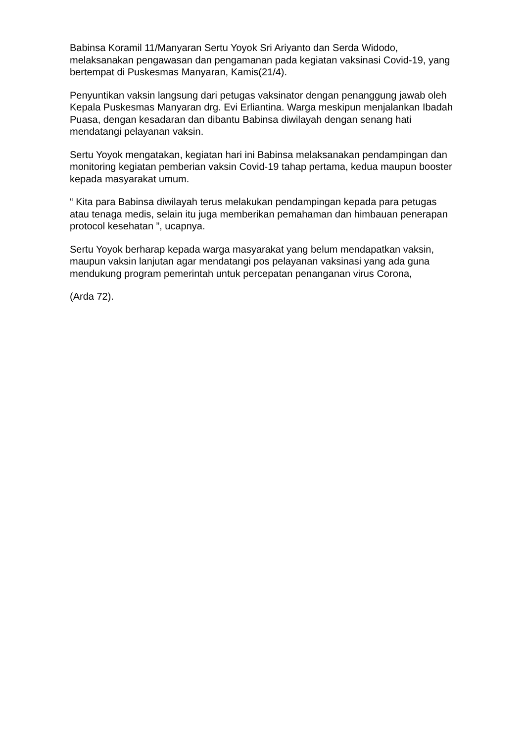Babinsa Koramil 11/Manyaran Sertu Yoyok Sri Ariyanto dan Serda Widodo, melaksanakan pengawasan dan pengamanan pada kegiatan vaksinasi Covid-19, yang bertempat di Puskesmas Manyaran, Kamis(21/4).
Penyuntikan vaksin langsung dari petugas vaksinator dengan penanggung jawab oleh Kepala Puskesmas Manyaran drg. Evi Erliantina. Warga meskipun menjalankan Ibadah Puasa, dengan kesadaran dan dibantu Babinsa diwilayah dengan senang hati mendatangi pelayanan vaksin.
Sertu Yoyok mengatakan, kegiatan hari ini Babinsa melaksanakan pendampingan dan monitoring kegiatan pemberian vaksin Covid-19 tahap pertama, kedua maupun booster kepada masyarakat umum.
“ Kita para Babinsa diwilayah terus melakukan pendampingan kepada para petugas atau tenaga medis, selain itu juga memberikan pemahaman dan himbauan penerapan protocol kesehatan ”, ucapnya.
Sertu Yoyok berharap kepada warga masyarakat yang belum mendapatkan vaksin, maupun vaksin lanjutan agar mendatangi pos pelayanan vaksinasi yang ada guna mendukung program pemerintah untuk percepatan penanganan virus Corona,
(Arda 72).